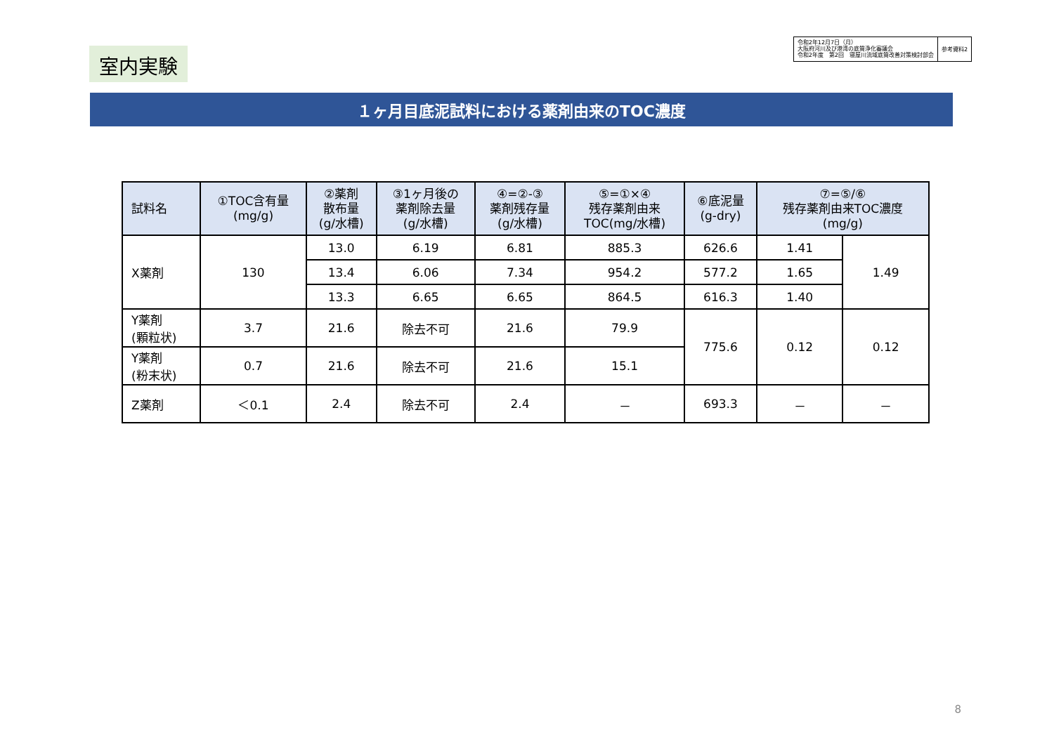室内実験
令和2年12月7日（月）
大阪府河川及び港湾の底質浄化審議会
令和2年度　第2回　寝屋川流域底質改善対策検討部会
参考資料2
１ヶ月目底泥試料における薬剤由来のTOC濃度
| 試料名 | ①TOC含有量 (mg/g) | ②薬剤 散布量 (g/水槽) | ③1ヶ月後の 薬剤除去量 (g/水槽) | ④=②-③ 薬剤残存量 (g/水槽) | ⑤=①×④ 残存薬剤由来 TOC(mg/水槽) | ⑥底泥量 (g-dry) | ⑦=⑤/⑥ 残存薬剤由来TOC濃度 (mg/g) | |
| --- | --- | --- | --- | --- | --- | --- | --- | --- |
| X薬剤 | 130 | 13.0 | 6.19 | 6.81 | 885.3 | 626.6 | 1.41 | 1.49 |
| | | 13.4 | 6.06 | 7.34 | 954.2 | 577.2 | 1.65 | |
| | | 13.3 | 6.65 | 6.65 | 864.5 | 616.3 | 1.40 | |
| Y薬剤 (顆粒状) | 3.7 | 21.6 | 除去不可 | 21.6 | 79.9 | 775.6 | 0.12 | 0.12 |
| Y薬剤 (粉末状) | 0.7 | 21.6 | 除去不可 | 21.6 | 15.1 | | | |
| Z薬剤 | ＜0.1 | 2.4 | 除去不可 | 2.4 | － | 693.3 | － | － |
8